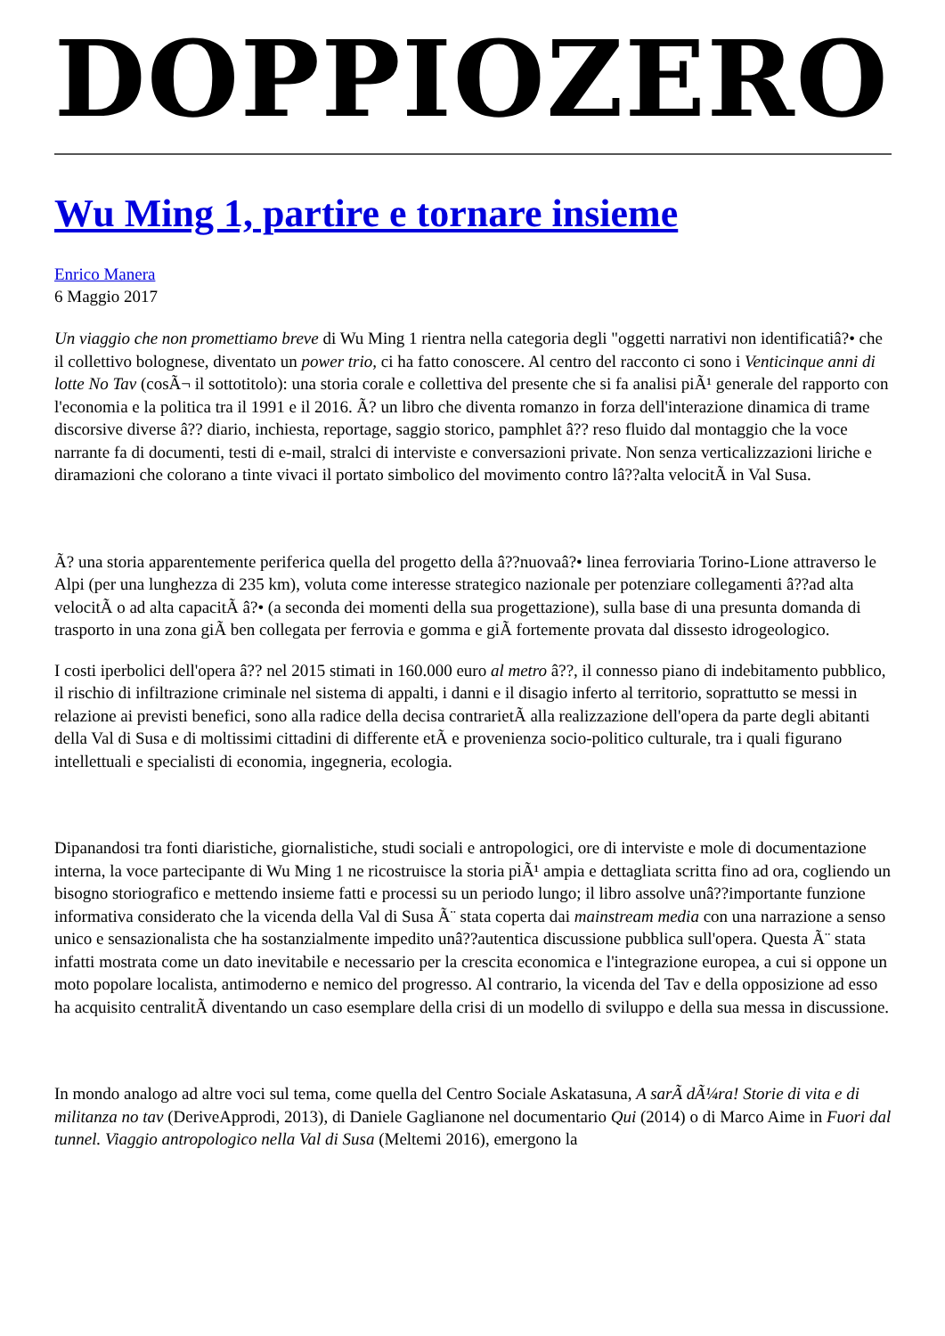DOPPIOZERO
Wu Ming 1, partire e tornare insieme
Enrico Manera
6 Maggio 2017
Un viaggio che non promettiamo breve di Wu Ming 1 rientra nella categoria degli "oggetti narrativi non identificatiâ?• che il collettivo bolognese, diventato un power trio, ci ha fatto conoscere. Al centro del racconto ci sono i Venticinque anni di lotte No Tav (cosÃ¬ il sottotitolo): una storia corale e collettiva del presente che si fa analisi piÃ¹ generale del rapporto con l'economia e la politica tra il 1991 e il 2016. Ã? un libro che diventa romanzo in forza dell'interazione dinamica di trame discorsive diverse â?? diario, inchiesta, reportage, saggio storico, pamphlet â?? reso fluido dal montaggio che la voce narrante fa di documenti, testi di e-mail, stralci di interviste e conversazioni private. Non senza verticalizzazioni liriche e diramazioni che colorano a tinte vivaci il portato simbolico del movimento contro lâ??alta velocitÃ in Val Susa.
Ã? una storia apparentemente periferica quella del progetto della â??nuovaâ?• linea ferroviaria Torino-Lione attraverso le Alpi (per una lunghezza di 235 km), voluta come interesse strategico nazionale per potenziare collegamenti â??ad alta velocitÃ o ad alta capacitÃ â?• (a seconda dei momenti della sua progettazione), sulla base di una presunta domanda di trasporto in una zona giÃ ben collegata per ferrovia e gomma e giÃ fortemente provata dal dissesto idrogeologico.
I costi iperbolici dell'opera â?? nel 2015 stimati in 160.000 euro al metro â??, il connesso piano di indebitamento pubblico, il rischio di infiltrazione criminale nel sistema di appalti, i danni e il disagio inferto al territorio, soprattutto se messi in relazione ai previsti benefici, sono alla radice della decisa contrarietÃ alla realizzazione dell'opera da parte degli abitanti della Val di Susa e di moltissimi cittadini di differente etÃ e provenienza socio-politico culturale, tra i quali figurano intellettuali e specialisti di economia, ingegneria, ecologia.
Dipanandosi tra fonti diaristiche, giornalistiche, studi sociali e antropologici, ore di interviste e mole di documentazione interna, la voce partecipante di Wu Ming 1 ne ricostruisce la storia piÃ¹ ampia e dettagliata scritta fino ad ora, cogliendo un bisogno storiografico e mettendo insieme fatti e processi su un periodo lungo; il libro assolve unâ??importante funzione informativa considerato che la vicenda della Val di Susa Ã¨ stata coperta dai mainstream media con una narrazione a senso unico e sensazionalista che ha sostanzialmente impedito unâ??autentica discussione pubblica sull'opera. Questa Ã¨ stata infatti mostrata come un dato inevitabile e necessario per la crescita economica e l'integrazione europea, a cui si oppone un moto popolare localista, antimoderno e nemico del progresso. Al contrario, la vicenda del Tav e della opposizione ad esso ha acquisito centralitÃ diventando un caso esemplare della crisi di un modello di sviluppo e della sua messa in discussione.
In mondo analogo ad altre voci sul tema, come quella del Centro Sociale Askatasuna, A sarÃ dÃ¼ra! Storie di vita e di militanza no tav (DeriveApprodi, 2013), di Daniele Gaglianone nel documentario Qui (2014) o di Marco Aime in Fuori dal tunnel. Viaggio antropologico nella Val di Susa (Meltemi 2016), emergono la